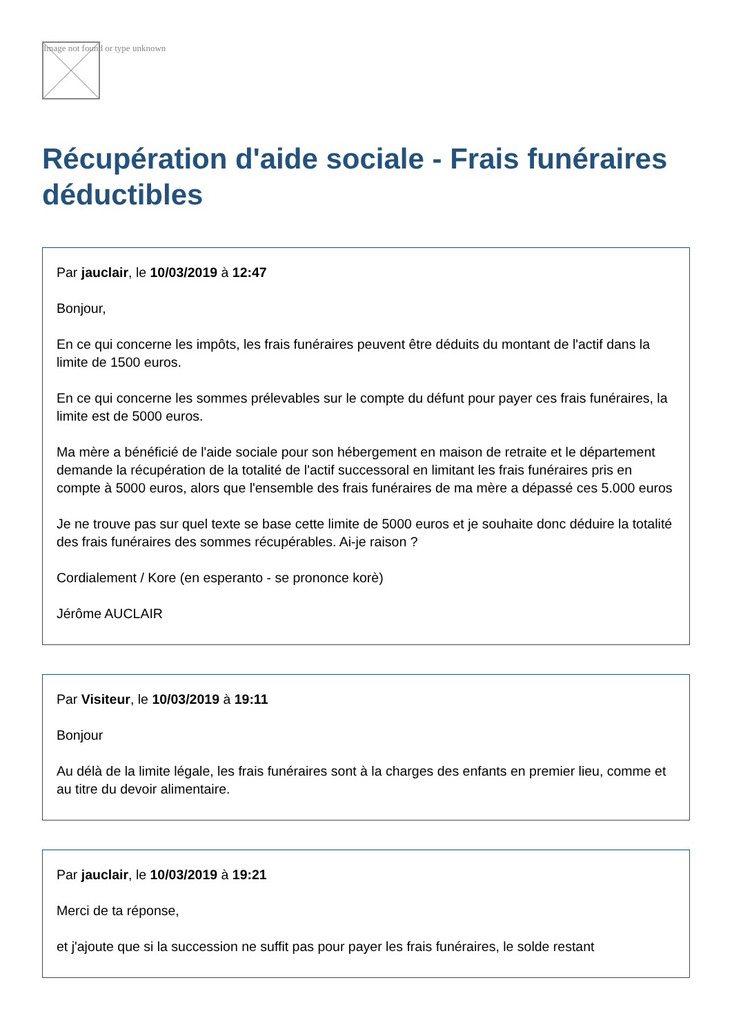Image not found or type unknown
Récupération d'aide sociale - Frais funéraires déductibles
Par jauclair, le 10/03/2019 à 12:47
Bonjour,
En ce qui concerne les impôts, les frais funéraires peuvent être déduits du montant de l'actif dans la limite de 1500 euros.
En ce qui concerne les sommes prélevables sur le compte du défunt pour payer ces frais funéraires, la limite est de 5000 euros.
Ma mère a bénéficié de l'aide sociale pour son hébergement en maison de retraite et le département demande la récupération de la totalité de l'actif successoral en limitant les frais funéraires pris en compte à 5000 euros, alors que l'ensemble des frais funéraires de ma mère a dépassé ces 5.000 euros
Je ne trouve pas sur quel texte se base cette limite de 5000 euros et je souhaite donc déduire la totalité des frais funéraires des sommes récupérables. Ai-je raison ?
Cordialement / Kore (en esperanto - se prononce korè)
Jérôme AUCLAIR
Par Visiteur, le 10/03/2019 à 19:11
Bonjour
Au délà de la limite légale, les frais funéraires sont à la charges des enfants en premier lieu, comme et au titre du devoir alimentaire.
Par jauclair, le 10/03/2019 à 19:21
Merci de ta réponse,
et j'ajoute que si la succession ne suffit pas pour payer les frais funéraires, le solde restant